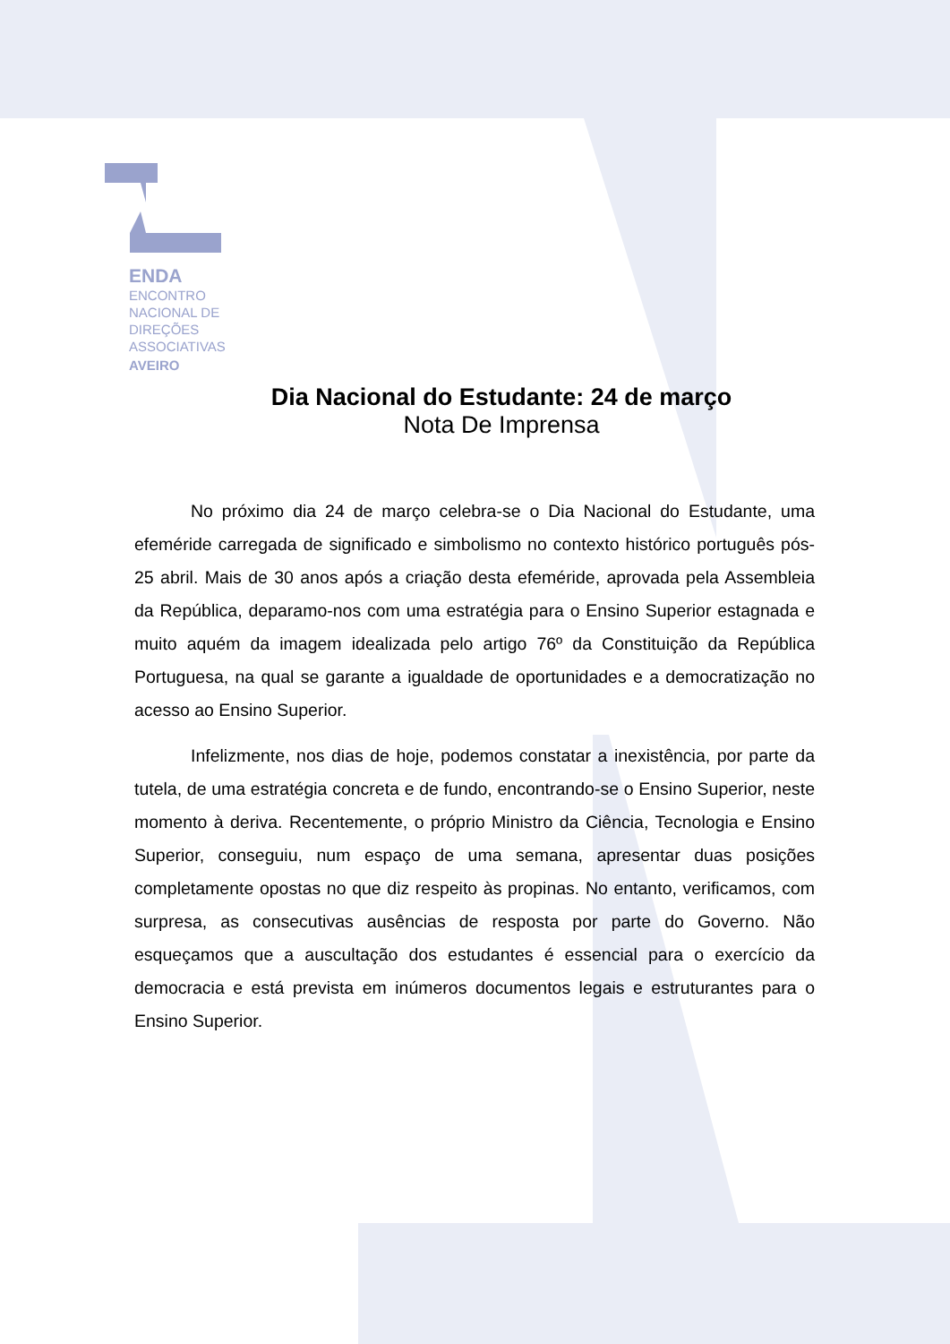ENDA
ENCONTRO
NACIONAL DE
DIREÇÕES
ASSOCIATIVAS
AVEIRO
Dia Nacional do Estudante: 24 de março
Nota De Imprensa
No próximo dia 24 de março celebra-se o Dia Nacional do Estudante, uma efeméride carregada de significado e simbolismo no contexto histórico português pós-25 abril. Mais de 30 anos após a criação desta efeméride, aprovada pela Assembleia da República, deparamo-nos com uma estratégia para o Ensino Superior estagnada e muito aquém da imagem idealizada pelo artigo 76º da Constituição da República Portuguesa, na qual se garante a igualdade de oportunidades e a democratização no acesso ao Ensino Superior.
Infelizmente, nos dias de hoje, podemos constatar a inexistência, por parte da tutela, de uma estratégia concreta e de fundo, encontrando-se o Ensino Superior, neste momento à deriva. Recentemente, o próprio Ministro da Ciência, Tecnologia e Ensino Superior, conseguiu, num espaço de uma semana, apresentar duas posições completamente opostas no que diz respeito às propinas. No entanto, verificamos, com surpresa, as consecutivas ausências de resposta por parte do Governo. Não esqueçamos que a auscultação dos estudantes é essencial para o exercício da democracia e está prevista em inúmeros documentos legais e estruturantes para o Ensino Superior.